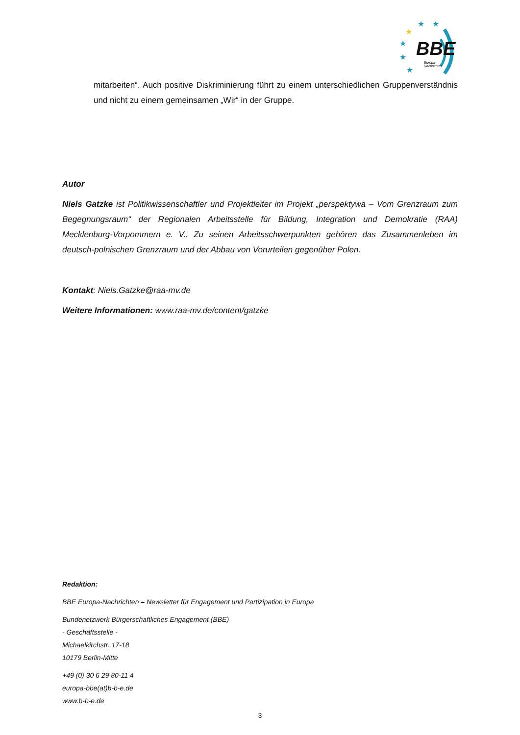★
★
★
★
★
★
BBE
Europa-
Nachrichten
mitarbeiten“. Auch positive Diskriminierung führt zu einem unterschiedlichen Gruppenverständnis und nicht zu einem gemeinsamen „Wir“ in der Gruppe.
Autor
Niels Gatzke ist Politikwissenschaftler und Projektleiter im Projekt „perspektywa – Vom Grenzraum zum Begegnungsraum“ der Regionalen Arbeitsstelle für Bildung, Integration und Demokratie (RAA) Mecklenburg-Vorpommern e. V.. Zu seinen Arbeitsschwerpunkten gehören das Zusammenleben im deutsch-polnischen Grenzraum und der Abbau von Vorurteilen gegenüber Polen.
Kontakt: Niels.Gatzke@raa-mv.de
Weitere Informationen: www.raa-mv.de/content/gatzke
Redaktion:
BBE Europa-Nachrichten – Newsletter für Engagement und Partizipation in Europa
Bundenetzwerk Bürgerschaftliches Engagement (BBE)
- Geschäftsstelle -
Michaelkirchstr. 17-18
10179 Berlin-Mitte
+49 (0) 30 6 29 80-11 4
europa-bbe(at)b-b-e.de
www.b-b-e.de
3